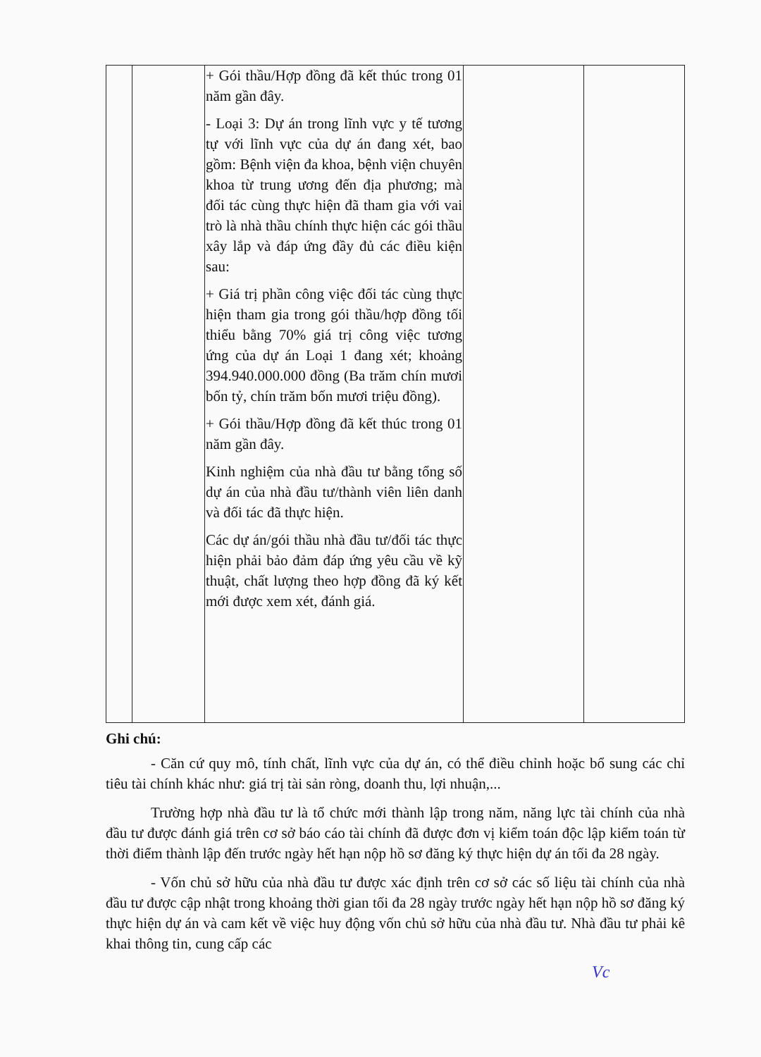| | | + Gói thầu/Hợp đồng đã kết thúc trong 01 năm gần đây. - Loại 3: Dự án trong lĩnh vực y tế tương tự với lĩnh vực của dự án đang xét, bao gồm: Bệnh viện đa khoa, bệnh viện chuyên khoa từ trung ương đến địa phương; mà đối tác cùng thực hiện đã tham gia với vai trò là nhà thầu chính thực hiện các gói thầu xây lắp và đáp ứng đầy đủ các điều kiện sau: + Giá trị phần công việc đối tác cùng thực hiện tham gia trong gói thầu/hợp đồng tối thiểu bằng 70% giá trị công việc tương ứng của dự án Loại 1 đang xét; khoảng 394.940.000.000 đồng (Ba trăm chín mươi bốn tỷ, chín trăm bốn mươi triệu đồng). + Gói thầu/Hợp đồng đã kết thúc trong 01 năm gần đây. Kinh nghiệm của nhà đầu tư bằng tổng số dự án của nhà đầu tư/thành viên liên danh và đối tác đã thực hiện. Các dự án/gói thầu nhà đầu tư/đối tác thực hiện phải bảo đảm đáp ứng yêu cầu về kỹ thuật, chất lượng theo hợp đồng đã ký kết mới được xem xét, đánh giá. | | |
Ghi chú:
- Căn cứ quy mô, tính chất, lĩnh vực của dự án, có thể điều chỉnh hoặc bổ sung các chỉ tiêu tài chính khác như: giá trị tài sản ròng, doanh thu, lợi nhuận,...
Trường hợp nhà đầu tư là tổ chức mới thành lập trong năm, năng lực tài chính của nhà đầu tư được đánh giá trên cơ sở báo cáo tài chính đã được đơn vị kiểm toán độc lập kiểm toán từ thời điểm thành lập đến trước ngày hết hạn nộp hồ sơ đăng ký thực hiện dự án tối đa 28 ngày.
- Vốn chủ sở hữu của nhà đầu tư được xác định trên cơ sở các số liệu tài chính của nhà đầu tư được cập nhật trong khoảng thời gian tối đa 28 ngày trước ngày hết hạn nộp hồ sơ đăng ký thực hiện dự án và cam kết về việc huy động vốn chủ sở hữu của nhà đầu tư. Nhà đầu tư phải kê khai thông tin, cung cấp các
Vc